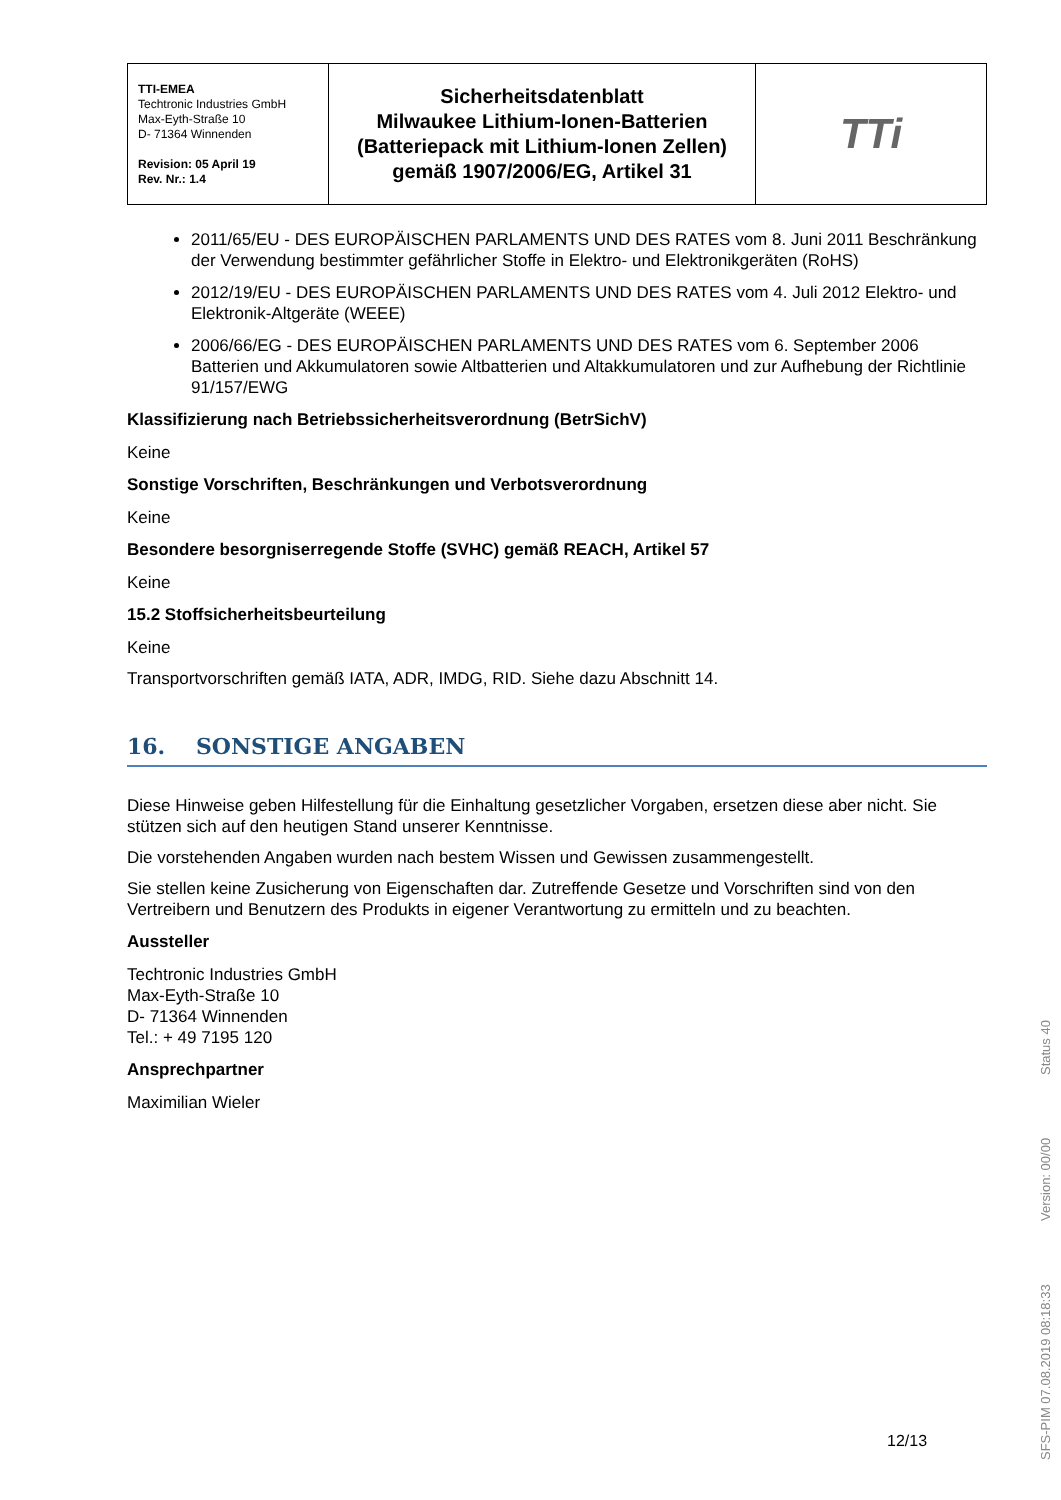| TTI-EMEA Techtronic Industries GmbH Max-Eyth-Straße 10 D- 71364 Winnenden Revision: 05 April 19 Rev. Nr.: 1.4 | Sicherheitsdatenblatt Milwaukee Lithium-Ionen-Batterien (Batteriepack mit Lithium-Ionen Zellen) gemäß 1907/2006/EG, Artikel 31 | TTi |
2011/65/EU - DES EUROPÄISCHEN PARLAMENTS UND DES RATES vom 8. Juni 2011 Beschränkung der Verwendung bestimmter gefährlicher Stoffe in Elektro- und Elektronikgeräten (RoHS)
2012/19/EU - DES EUROPÄISCHEN PARLAMENTS UND DES RATES vom 4. Juli 2012 Elektro- und Elektronik-Altgeräte (WEEE)
2006/66/EG - DES EUROPÄISCHEN PARLAMENTS UND DES RATES vom 6. September 2006 Batterien und Akkumulatoren sowie Altbatterien und Altakkumulatoren und zur Aufhebung der Richtlinie 91/157/EWG
Klassifizierung nach Betriebssicherheitsverordnung (BetrSichV)
Keine
Sonstige Vorschriften, Beschränkungen und Verbotsverordnung
Keine
Besondere besorgniserregende Stoffe (SVHC) gemäß REACH, Artikel 57
Keine
15.2 Stoffsicherheitsbeurteilung
Keine
Transportvorschriften gemäß IATA, ADR, IMDG, RID. Siehe dazu Abschnitt 14.
16. SONSTIGE ANGABEN
Diese Hinweise geben Hilfestellung für die Einhaltung gesetzlicher Vorgaben, ersetzen diese aber nicht. Sie stützen sich auf den heutigen Stand unserer Kenntnisse.
Die vorstehenden Angaben wurden nach bestem Wissen und Gewissen zusammengestellt.
Sie stellen keine Zusicherung von Eigenschaften dar. Zutreffende Gesetze und Vorschriften sind von den Vertreibern und Benutzern des Produkts in eigener Verantwortung zu ermitteln und zu beachten.
Aussteller
Techtronic Industries GmbH
Max-Eyth-Straße 10
D- 71364 Winnenden
Tel.: + 49 7195 120
Ansprechpartner
Maximilian Wieler
12/13
SFS-PIM 07.08.2019 08:18:33 Version: 00/00 Status 40